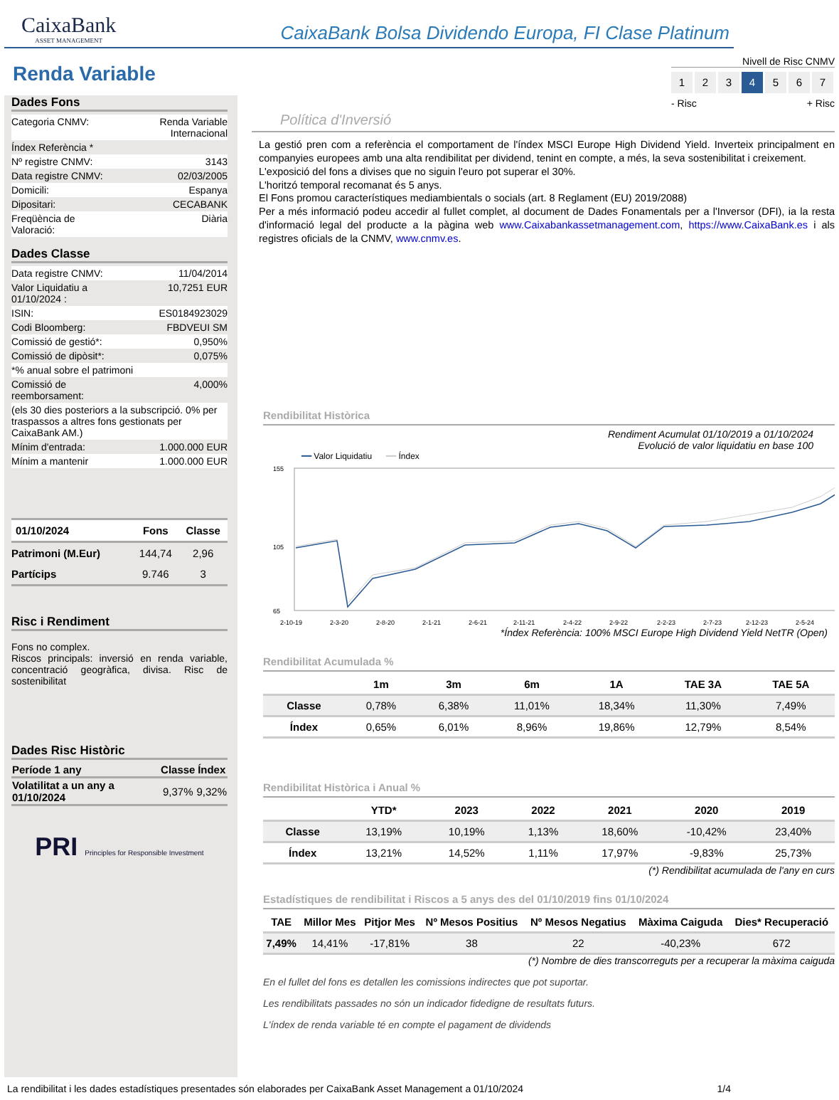CaixaBank
ASSET MANAGEMENT
CaixaBank Bolsa Dividendo Europa, FI Clase Platinum
Renda Variable
Dades Fons
| Categoria CNMV: | Renda Variable Internacional |
| Índex Referència * | |
| Nº registre CNMV: | 3143 |
| Data registre CNMV: | 02/03/2005 |
| Domicili: | Espanya |
| Dipositari: | CECABANK |
| Freqüència de Valoració: | Diària |
Dades Classe
| Data registre CNMV: | 11/04/2014 |
| Valor Liquidatiu a 01/10/2024 : | 10,7251 EUR |
| ISIN: | ES0184923029 |
| Codi Bloomberg: | FBDVEUI SM |
| Comissió de gestió*: | 0,950% |
| Comissió de dipòsit*: | 0,075% |
| *% anual sobre el patrimoni | |
| Comissió de reemborsament: | 4,000% |
| (els 30 dies posteriors a la subscripció. 0% per traspassos a altres fons gestionats per CaixaBank AM.) | |
| Mínim d'entrada: | 1.000.000 EUR |
| Mínim a mantenir | 1.000.000 EUR |
| 01/10/2024 | Fons | Classe |
| --- | --- | --- |
| Patrimoni (M.Eur) | 144,74 | 2,96 |
| Partícips | 9.746 | 3 |
Risc i Rendiment
Fons no complex.
Riscos principals: inversió en renda variable, concentració geogràfica, divisa. Risc de sostenibilitat
Dades Risc Històric
| Període 1 any | Classe | Índex |
| --- | --- | --- |
| Volatilitat a un any a 01/10/2024 | 9,37% | 9,32% |
PRI Principles for Responsible Investment
Nivell de Risc CNMV
1234567
- Risc + Risc
Política d'Inversió
La gestió pren com a referència el comportament de l'índex MSCI Europe High Dividend Yield. Inverteix principalment en companyies europees amb una alta rendibilitat per dividend, tenint en compte, a més, la seva sostenibilitat i creixement.
L'exposició del fons a divises que no siguin l'euro pot superar el 30%.
L'horitzó temporal recomanat és 5 anys.
El Fons promou característiques mediambientals o socials (art. 8 Reglament (EU) 2019/2088)
Per a més informació podeu accedir al fullet complet, al document de Dades Fonamentals per a l'Inversor (DFI), ia la resta d'informació legal del producte a la pàgina web www.Caixabankassetmanagement.com, https://www.CaixaBank.es i als registres oficials de la CNMV, www.cnmv.es.
Rendibilitat Històrica
Rendiment Acumulat 01/10/2019 a 01/10/2024
Evolució de valor liquidatiu en base 100
━━ Valor Liquidatiu ━━ Índex
155
105
65
2-10-19
2-3-20
2-8-20
2-1-21
2-6-21
2-11-21
2-4-22
2-9-22
2-2-23
2-7-23
2-12-23
2-5-24
*Índex Referència: 100% MSCI Europe High Dividend Yield NetTR (Open)
Rendibilitat Acumulada %
| | 1m | 3m | 6m | 1A | TAE 3A | TAE 5A |
| --- | --- | --- | --- | --- | --- | --- |
| Classe | 0,78% | 6,38% | 11,01% | 18,34% | 11,30% | 7,49% |
| Índex | 0,65% | 6,01% | 8,96% | 19,86% | 12,79% | 8,54% |
Rendibilitat Històrica i Anual %
| | YTD* | 2023 | 2022 | 2021 | 2020 | 2019 |
| --- | --- | --- | --- | --- | --- | --- |
| Classe | 13,19% | 10,19% | 1,13% | 18,60% | -10,42% | 23,40% |
| Índex | 13,21% | 14,52% | 1,11% | 17,97% | -9,83% | 25,73% |
(*) Rendibilitat acumulada de l'any en curs
Estadístiques de rendibilitat i Riscos a 5 anys des del 01/10/2019 fins 01/10/2024
| TAE | Millor Mes | Pitjor Mes | Nº Mesos Positius | Nº Mesos Negatius | Màxima Caiguda | Dies* Recuperació |
| --- | --- | --- | --- | --- | --- | --- |
| 7,49% | 14,41% | -17,81% | 38 | 22 | -40,23% | 672 |
(*) Nombre de dies transcorreguts per a recuperar la màxima caiguda
En el fullet del fons es detallen les comissions indirectes que pot suportar.
Les rendibilitats passades no són un indicador fidedigne de resultats futurs.
L'índex de renda variable té en compte el pagament de dividends
La rendibilitat i les dades estadístiques presentades són elaborades per CaixaBank Asset Management a 01/10/2024 1/4